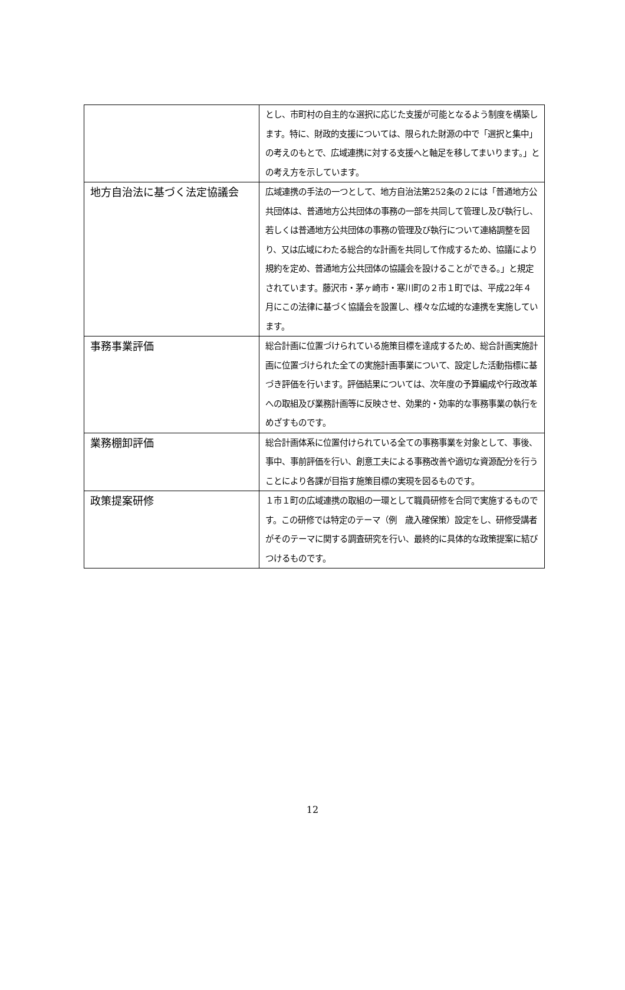| | とし、市町村の自主的な選択に応じた支援が可能となるよう制度を構築します。特に、財政的支援については、限られた財源の中で「選択と集中」の考えのもとで、広域連携に対する支援へと軸足を移してまいります。」との考え方を示しています。 |
| 地方自治法に基づく法定協議会 | 広域連携の手法の一つとして、地方自治法第252条の２には「普通地方公共団体は、普通地方公共団体の事務の一部を共同して管理し及び執行し、若しくは普通地方公共団体の事務の管理及び執行について連絡調整を図り、又は広域にわたる総合的な計画を共同して作成するため、協議により規約を定め、普通地方公共団体の協議会を設けることができる。」と規定されています。藤沢市・茅ヶ崎市・寒川町の２市１町では、平成22年４月にこの法律に基づく協議会を設置し、様々な広域的な連携を実施しています。 |
| 事務事業評価 | 総合計画に位置づけられている施策目標を達成するため、総合計画実施計画に位置づけられた全ての実施計画事業について、設定した活動指標に基づき評価を行います。評価結果については、次年度の予算編成や行政改革への取組及び業務計画等に反映させ、効果的・効率的な事務事業の執行をめざすものです。 |
| 業務棚卸評価 | 総合計画体系に位置付けられている全ての事務事業を対象として、事後、事中、事前評価を行い、創意工夫による事務改善や適切な資源配分を行うことにより各課が目指す施策目標の実現を図るものです。 |
| 政策提案研修 | １市１町の広域連携の取組の一環として職員研修を合同で実施するものです。この研修では特定のテーマ（例 歳入確保策）設定をし、研修受講者がそのテーマに関する調査研究を行い、最終的に具体的な政策提案に結びつけるものです。 |
12